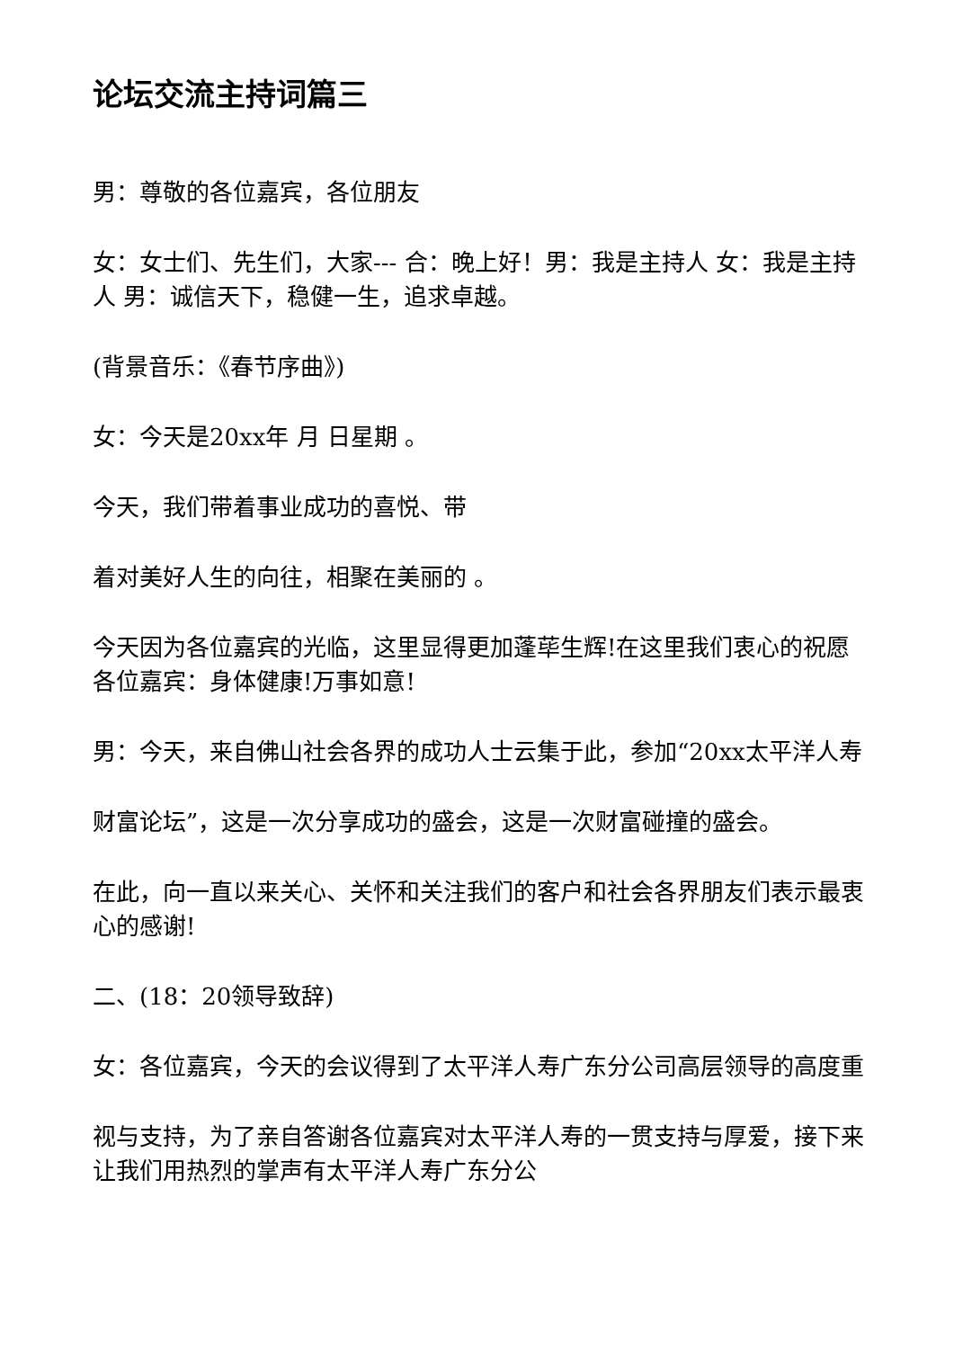论坛交流主持词篇三
男：尊敬的各位嘉宾，各位朋友
女：女士们、先生们，大家--- 合：晚上好！男：我是主持人 女：我是主持人 男：诚信天下，稳健一生，追求卓越。
(背景音乐：《春节序曲》)
女：今天是20xx年 月 日星期 。
今天，我们带着事业成功的喜悦、带
着对美好人生的向往，相聚在美丽的 。
今天因为各位嘉宾的光临，这里显得更加蓬荜生辉!在这里我们衷心的祝愿各位嘉宾：身体健康!万事如意!
男：今天，来自佛山社会各界的成功人士云集于此，参加“20xx太平洋人寿
财富论坛”，这是一次分享成功的盛会，这是一次财富碰撞的盛会。
在此，向一直以来关心、关怀和关注我们的客户和社会各界朋友们表示最衷心的感谢!
二、(18：20领导致辞)
女：各位嘉宾，今天的会议得到了太平洋人寿广东分公司高层领导的高度重
视与支持，为了亲自答谢各位嘉宾对太平洋人寿的一贯支持与厚爱，接下来让我们用热烈的掌声有太平洋人寿广东分公